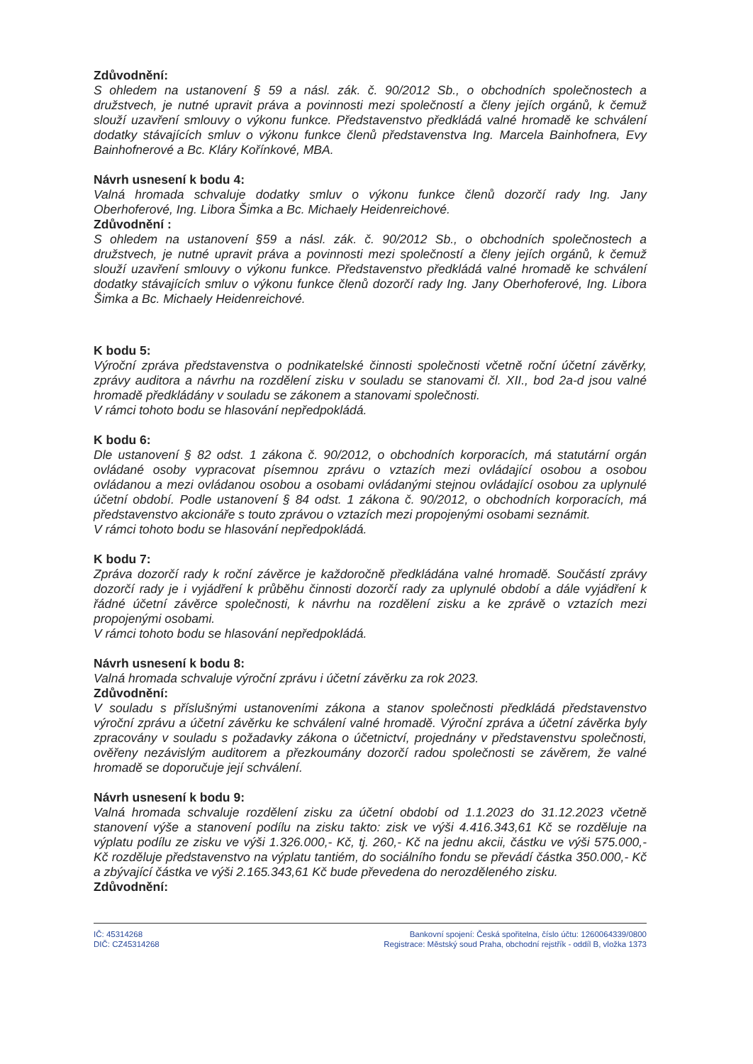Zdůvodnění:
S ohledem na ustanovení § 59 a násl. zák. č. 90/2012 Sb., o obchodních společnostech a družstvech, je nutné upravit práva a povinnosti mezi společností a členy jejích orgánů, k čemuž slouží uzavření smlouvy o výkonu funkce. Představenstvo předkládá valné hromadě ke schválení dodatky stávajících smluv o výkonu funkce členů představenstva Ing. Marcela Bainhofnera, Evy Bainhofnerové a Bc. Kláry Kořínkové, MBA.
Návrh usnesení k bodu 4:
Valná hromada schvaluje dodatky smluv o výkonu funkce členů dozorčí rady Ing. Jany Oberhoferové, Ing. Libora Šimka a Bc. Michaely Heidenreichové.
Zdůvodnění :
S ohledem na ustanovení §59 a násl. zák. č. 90/2012 Sb., o obchodních společnostech a družstvech, je nutné upravit práva a povinnosti mezi společností a členy jejích orgánů, k čemuž slouží uzavření smlouvy o výkonu funkce. Představenstvo předkládá valné hromadě ke schválení dodatky stávajících smluv o výkonu funkce členů dozorčí rady Ing. Jany Oberhoferové, Ing. Libora Šimka a Bc. Michaely Heidenreichové.
K bodu 5:
Výroční zpráva představenstva o podnikatelské činnosti společnosti včetně roční účetní závěrky, zprávy auditora a návrhu na rozdělení zisku v souladu se stanovami čl. XII., bod 2a-d jsou valné hromadě předkládány v souladu se zákonem a stanovami společnosti.
V rámci tohoto bodu se hlasování nepředpokládá.
K bodu 6:
Dle ustanovení § 82 odst. 1 zákona č. 90/2012, o obchodních korporacích, má statutární orgán ovládané osoby vypracovat písemnou zprávu o vztazích mezi ovládající osobou a osobou ovládanou a mezi ovládanou osobou a osobami ovládanými stejnou ovládající osobou za uplynulé účetní období. Podle ustanovení § 84 odst. 1 zákona č. 90/2012, o obchodních korporacích, má představenstvo akcionáře s touto zprávou o vztazích mezi propojenými osobami seznámit.
V rámci tohoto bodu se hlasování nepředpokládá.
K bodu 7:
Zpráva dozorčí rady k roční závěrce je každoročně předkládána valné hromadě. Součástí zprávy dozorčí rady je i vyjádření k průběhu činnosti dozorčí rady za uplynulé období a dále vyjádření k řádné účetní závěrce společnosti, k návrhu na rozdělení zisku a ke zprávě o vztazích mezi propojenými osobami.
V rámci tohoto bodu se hlasování nepředpokládá.
Návrh usnesení k bodu 8:
Valná hromada schvaluje výroční zprávu i účetní závěrku za rok 2023.
Zdůvodnění:
V souladu s příslušnými ustanoveními zákona a stanov společnosti předkládá představenstvo výroční zprávu a účetní závěrku ke schválení valné hromadě. Výroční zpráva a účetní závěrka byly zpracovány v souladu s požadavky zákona o účetnictví, projednány v představenstvu společnosti, ověřeny nezávislým auditorem a přezkoumány dozorčí radou společnosti se závěrem, že valné hromadě se doporučuje její schválení.
Návrh usnesení k bodu 9:
Valná hromada schvaluje rozdělení zisku za účetní období od 1.1.2023 do 31.12.2023 včetně stanovení výše a stanovení podílu na zisku takto: zisk ve výši 4.416.343,61 Kč se rozděluje na výplatu podílu ze zisku ve výši 1.326.000,- Kč, tj. 260,- Kč na jednu akcii, částku ve výši 575.000,- Kč rozděluje představenstvo na výplatu tantiém, do sociálního fondu se převádí částka 350.000,- Kč a zbývající částka ve výši 2.165.343,61 Kč bude převedena do nerozděleného zisku.
Zdůvodnění:
IČ: 45314268
DIČ: CZ45314268
Bankovní spojení: Česká spořitelna, číslo účtu: 1260064339/0800
Registrace: Městský soud Praha, obchodní rejstřík - oddíl B, vložka 1373